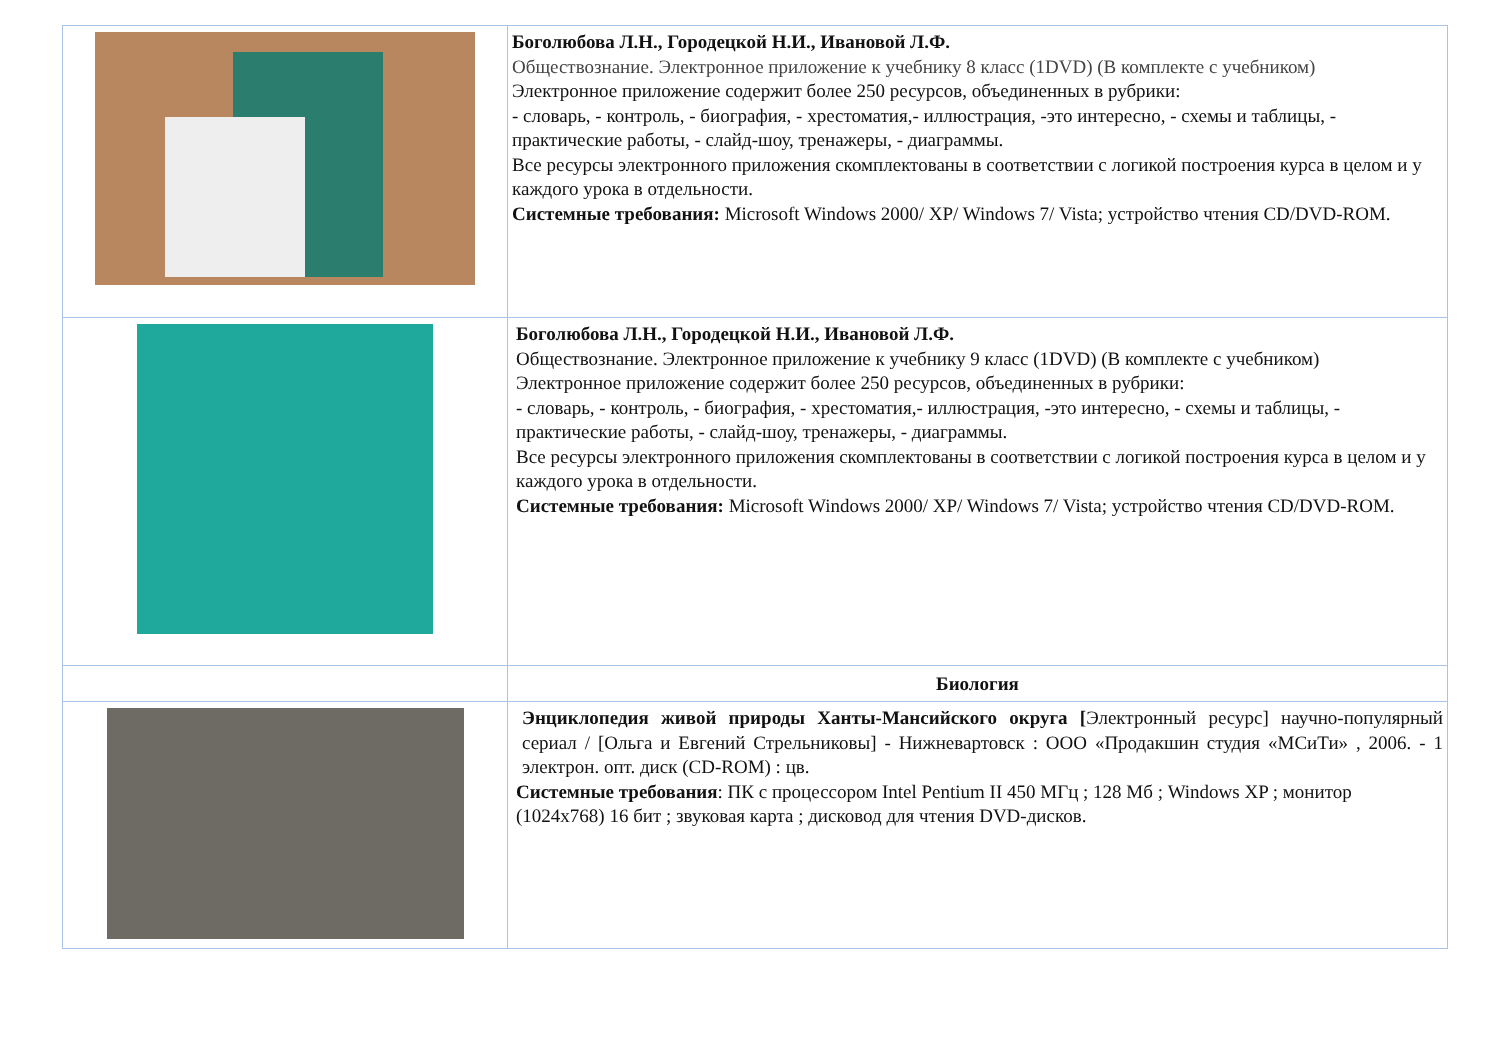| | Боголюбова Л.Н., Городецкой Н.И., Ивановой Л.Ф. Обществознание. Электронное приложение к учебнику 8 класс (1DVD) (В комплекте с учебником) Электронное приложение содержит более 250 ресурсов, объединенных в рубрики: - словарь, - контроль, - биография, - хрестоматия,- иллюстрация, -это интересно, - схемы и таблицы, - практические работы, - слайд-шоу, тренажеры, - диаграммы. Все ресурсы электронного приложения скомплектованы в соответствии с логикой построения курса в целом и у каждого урока в отдельности. Системные требования: Microsoft Windows 2000/ XP/ Windows 7/ Vista; устройство чтения CD/DVD-ROM. |
| | Боголюбова Л.Н., Городецкой Н.И., Ивановой Л.Ф. Обществознание. Электронное приложение к учебнику 9 класс (1DVD) (В комплекте с учебником) Электронное приложение содержит более 250 ресурсов, объединенных в рубрики: - словарь, - контроль, - биография, - хрестоматия,- иллюстрация, -это интересно, - схемы и таблицы, - практические работы, - слайд-шоу, тренажеры, - диаграммы. Все ресурсы электронного приложения скомплектованы в соответствии с логикой построения курса в целом и у каждого урока в отдельности. Системные требования: Microsoft Windows 2000/ XP/ Windows 7/ Vista; устройство чтения CD/DVD-ROM. |
| | Биология |
| | Энциклопедия живой природы Ханты-Мансийского округа [ Электронный ресурс] научно-популярный сериал / [Ольга и Евгений Стрельниковы] - Нижневартовск : ООО «Продакшин студия «МСиТи» , 2006. - 1 электрон. опт. диск (CD-ROM) : цв. Системные требования : ПК с процессором Intel Pentium II 450 МГц ; 128 Мб ; Windows XP ; монитор (1024x768) 16 бит ; звуковая карта ; дисковод для чтения DVD-дисков. |